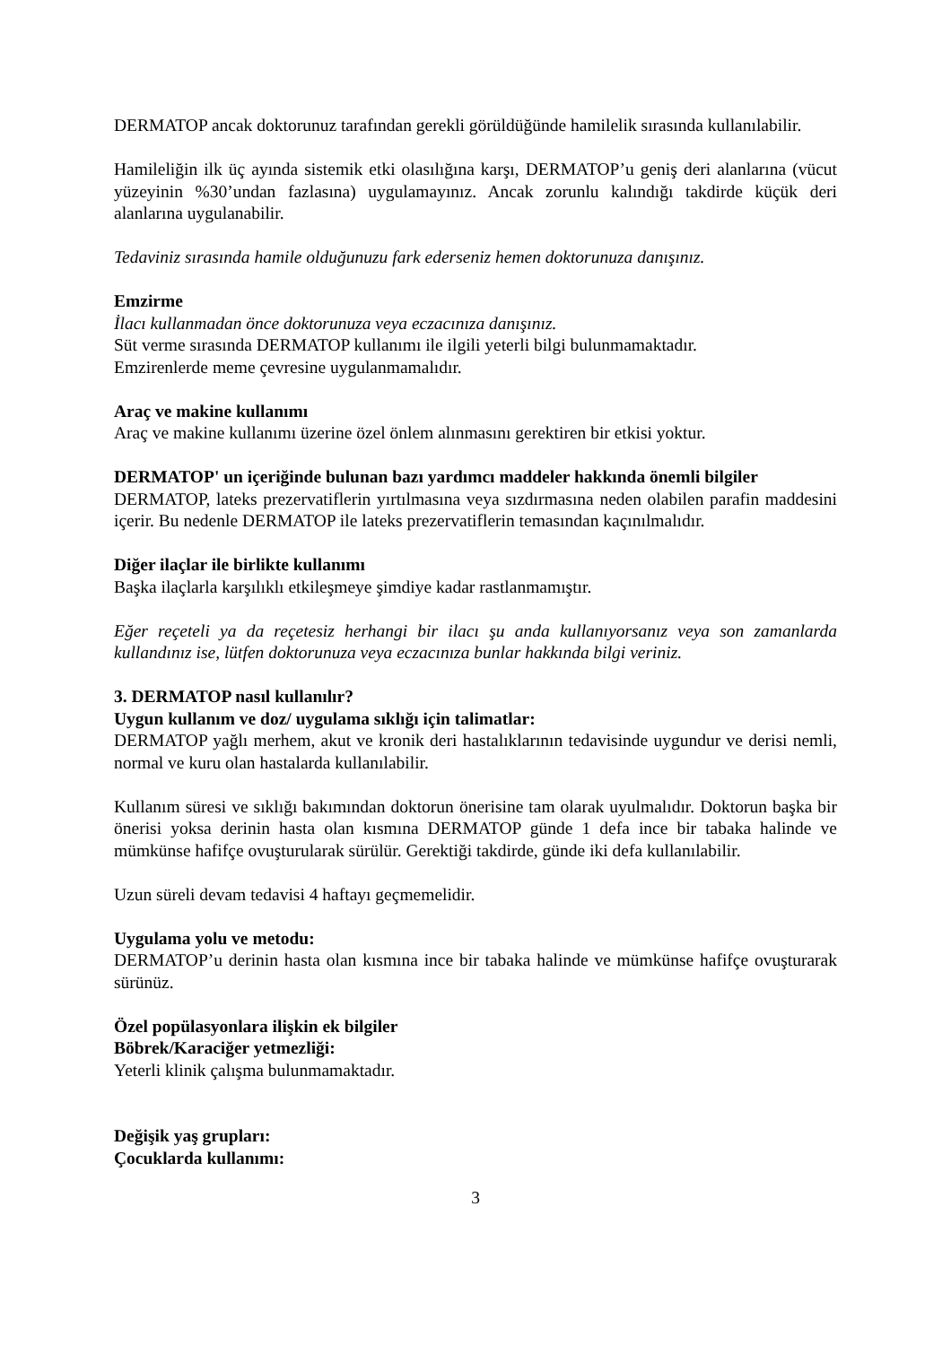DERMATOP ancak doktorunuz tarafından gerekli görüldüğünde hamilelik sırasında kullanılabilir.
Hamileliğin ilk üç ayında sistemik etki olasılığına karşı, DERMATOP’u geniş deri alanlarına (vücut yüzeyinin %30’undan fazlasına) uygulamayınız. Ancak zorunlu kalındığı takdirde küçük deri alanlarına uygulanabilir.
Tedaviniz sırasında hamile olduğunuzu fark ederseniz hemen doktorunuza danışınız.
Emzirme
İlacı kullanmadan önce doktorunuza veya eczacınıza danışınız.
Süt verme sırasında DERMATOP kullanımı ile ilgili yeterli bilgi bulunmamaktadır.
Emzirenlerde meme çevresine uygulanmamalıdır.
Araç ve makine kullanımı
Araç ve makine kullanımı üzerine özel önlem alınmasını gerektiren bir etkisi yoktur.
DERMATOP' un içeriğinde bulunan bazı yardımcı maddeler hakkında önemli bilgiler
DERMATOP, lateks prezervatiflerin yırtılmasına veya sızdırmasına neden olabilen parafin maddesini içerir. Bu nedenle DERMATOP ile lateks prezervatiflerin temasından kaçınılmalıdır.
Diğer ilaçlar ile birlikte kullanımı
Başka ilaçlarla karşılıklı etkileşmeye şimdiye kadar rastlanmamıştır.
Eğer reçeteli ya da reçetesiz herhangi bir ilacı şu anda kullanıyorsanız veya son zamanlarda kullandınız ise, lütfen doktorunuza veya eczacınıza bunlar hakkında bilgi veriniz.
3. DERMATOP nasıl kullanılır?
Uygun kullanım ve doz/ uygulama sıklığı için talimatlar:
DERMATOP yağlı merhem, akut ve kronik deri hastalıklarının tedavisinde uygundur ve derisi nemli, normal ve kuru olan hastalarda kullanılabilir.
Kullanım süresi ve sıklığı bakımından doktorun önerisine tam olarak uyulmalıdır. Doktorun başka bir önerisi yoksa derinin hasta olan kısmına DERMATOP günde 1 defa ince bir tabaka halinde ve mümkünse hafifçe ovuşturularak sürülür. Gerektiği takdirde, günde iki defa kullanılabilir.
Uzun süreli devam tedavisi 4 haftayı geçmemelidir.
Uygulama yolu ve metodu:
DERMATOP’u derinin hasta olan kısmına ince bir tabaka halinde ve mümkünse hafifçe ovuşturarak sürünüz.
Özel popülasyonlara ilişkin ek bilgiler
Böbrek/Karaciğer yetmezliği:
Yeterli klinik çalışma bulunmamaktadır.
Değişik yaş grupları:
Çocuklarda kullanımı:
3